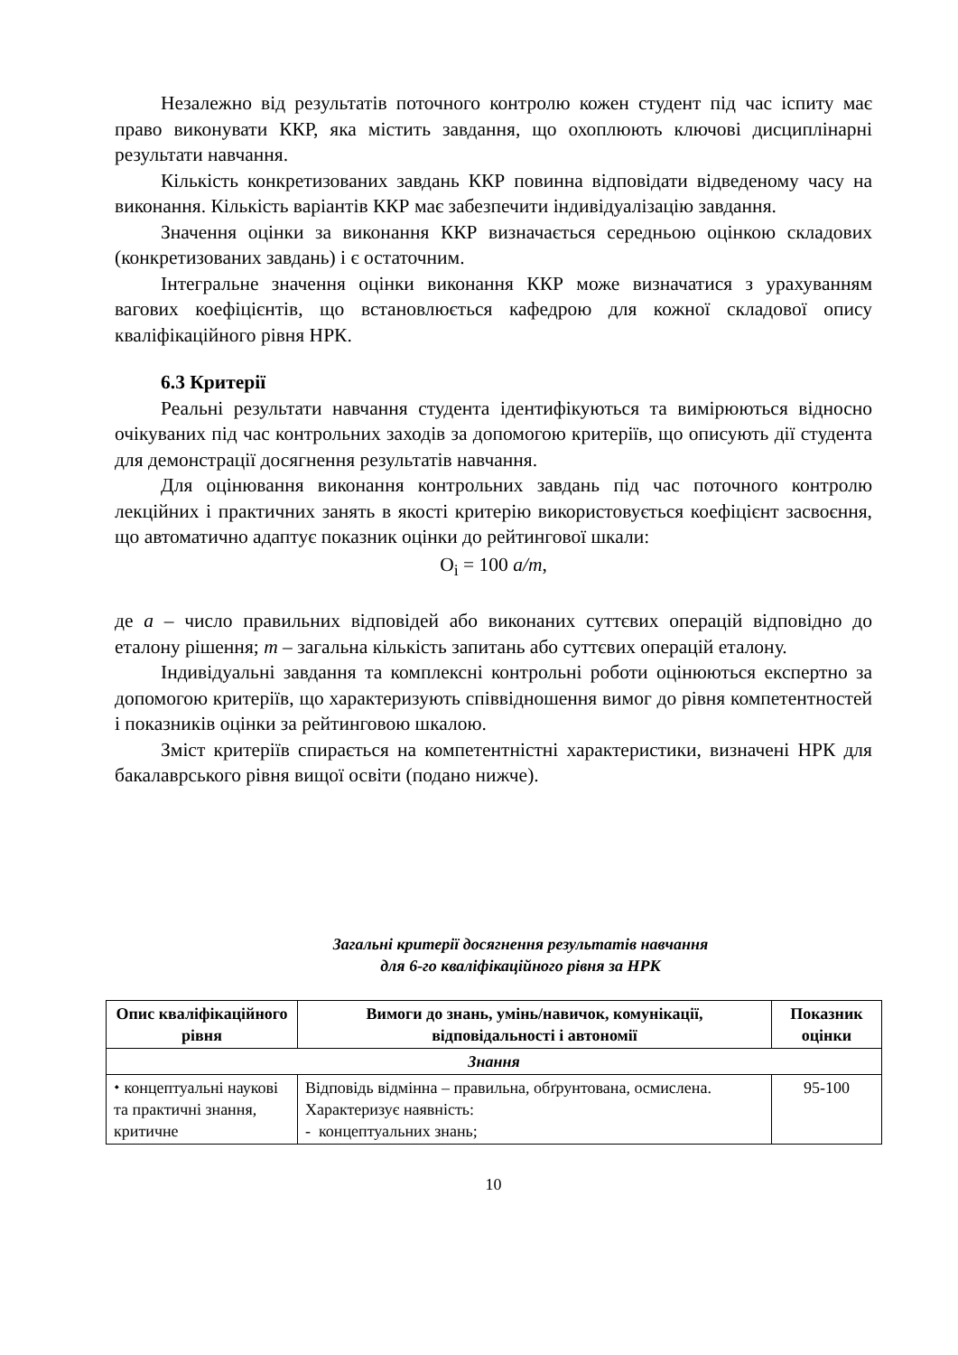Незалежно від результатів поточного контролю кожен студент під час іспиту має право виконувати ККР, яка містить завдання, що охоплюють ключові дисциплінарні результати навчання.
Кількість конкретизованих завдань ККР повинна відповідати відведеному часу на виконання. Кількість варіантів ККР має забезпечити індивідуалізацію завдання.
Значення оцінки за виконання ККР визначається середньою оцінкою складових (конкретизованих завдань) і є остаточним.
Інтегральне значення оцінки виконання ККР може визначатися з урахуванням вагових коефіцієнтів, що встановлюється кафедрою для кожної складової опису кваліфікаційного рівня НРК.
6.3 Критерії
Реальні результати навчання студента ідентифікуються та вимірюються відносно очікуваних під час контрольних заходів за допомогою критеріїв, що описують дії студента для демонстрації досягнення результатів навчання.
Для оцінювання виконання контрольних завдань під час поточного контролю лекційних і практичних занять в якості критерію використовується коефіцієнт засвоєння, що автоматично адаптує показник оцінки до рейтингової шкали:
O<sub>i</sub> = 100 a/m,
де а – число правильних відповідей або виконаних суттєвих операцій відповідно до еталону рішення; m – загальна кількість запитань або суттєвих операцій еталону.
Індивідуальні завдання та комплексні контрольні роботи оцінюються експертно за допомогою критеріїв, що характеризують співвідношення вимог до рівня компетентностей і показників оцінки за рейтинговою шкалою.
Зміст критеріїв спирається на компетентністні характеристики, визначені НРК для бакалаврського рівня вищої освіти (подано нижче).
Загальні критерії досягнення результатів навчання
для 6-го кваліфікаційного рівня за НРК
| Опис кваліфікаційного рівня | Вимоги до знань, умінь/навичок, комунікації, відповідальності і автономії | Показник оцінки |
| --- | --- | --- |
| Знання | | |
| ⬩ концептуальні наукові та практичні знання, критичне | Відповідь відмінна – правильна, обґрунтована, осмислена. Характеризує наявність: - концептуальних знань; | 95-100 |
10